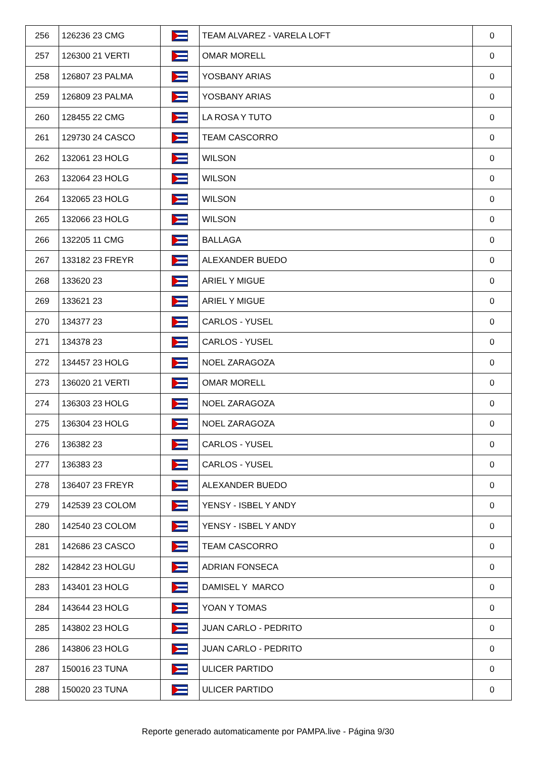| 256 | 126236 23 CMG | | TEAM ALVAREZ - VARELA LOFT | 0 |
| 257 | 126300 21 VERTI | | OMAR MORELL | 0 |
| 258 | 126807 23 PALMA | | YOSBANY ARIAS | 0 |
| 259 | 126809 23 PALMA | | YOSBANY ARIAS | 0 |
| 260 | 128455 22 CMG | | LA ROSA Y TUTO | 0 |
| 261 | 129730 24 CASCO | | TEAM CASCORRO | 0 |
| 262 | 132061 23 HOLG | | WILSON | 0 |
| 263 | 132064 23 HOLG | | WILSON | 0 |
| 264 | 132065 23 HOLG | | WILSON | 0 |
| 265 | 132066 23 HOLG | | WILSON | 0 |
| 266 | 132205 11 CMG | | BALLAGA | 0 |
| 267 | 133182 23 FREYR | | ALEXANDER BUEDO | 0 |
| 268 | 133620 23 | | ARIEL Y MIGUE | 0 |
| 269 | 133621 23 | | ARIEL Y MIGUE | 0 |
| 270 | 134377 23 | | CARLOS - YUSEL | 0 |
| 271 | 134378 23 | | CARLOS - YUSEL | 0 |
| 272 | 134457 23 HOLG | | NOEL ZARAGOZA | 0 |
| 273 | 136020 21 VERTI | | OMAR MORELL | 0 |
| 274 | 136303 23 HOLG | | NOEL ZARAGOZA | 0 |
| 275 | 136304 23 HOLG | | NOEL ZARAGOZA | 0 |
| 276 | 136382 23 | | CARLOS - YUSEL | 0 |
| 277 | 136383 23 | | CARLOS - YUSEL | 0 |
| 278 | 136407 23 FREYR | | ALEXANDER BUEDO | 0 |
| 279 | 142539 23 COLOM | | YENSY - ISBEL Y ANDY | 0 |
| 280 | 142540 23 COLOM | | YENSY - ISBEL Y ANDY | 0 |
| 281 | 142686 23 CASCO | | TEAM CASCORRO | 0 |
| 282 | 142842 23 HOLGU | | ADRIAN FONSECA | 0 |
| 283 | 143401 23 HOLG | | DAMISEL Y MARCO | 0 |
| 284 | 143644 23 HOLG | | YOAN Y TOMAS | 0 |
| 285 | 143802 23 HOLG | | JUAN CARLO - PEDRITO | 0 |
| 286 | 143806 23 HOLG | | JUAN CARLO - PEDRITO | 0 |
| 287 | 150016 23 TUNA | | ULICER PARTIDO | 0 |
| 288 | 150020 23 TUNA | | ULICER PARTIDO | 0 |
Reporte generado automaticamente por PAMPA.live - Página 9/30